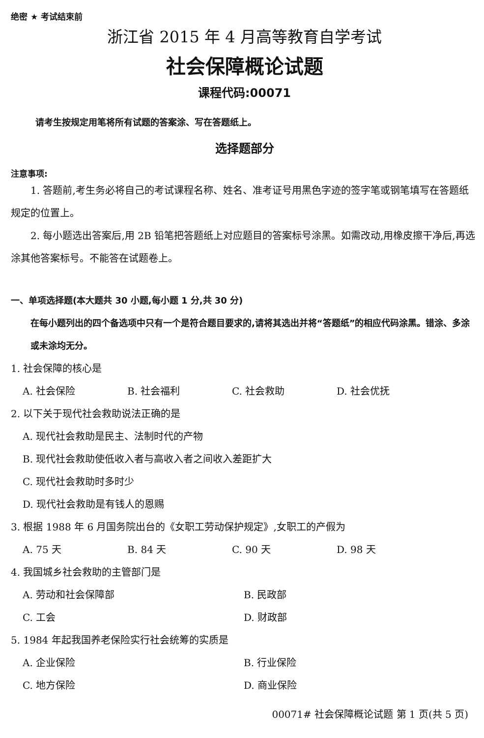绝密 ★ 考试结束前
浙江省 2015 年 4 月高等教育自学考试
社会保障概论试题
课程代码:00071
请考生按规定用笔将所有试题的答案涂、写在答题纸上。
选择题部分
注意事项:
1. 答题前,考生务必将自己的考试课程名称、姓名、准考证号用黑色字迹的签字笔或钢笔填写在答题纸规定的位置上。
2. 每小题选出答案后,用 2B 铅笔把答题纸上对应题目的答案标号涂黑。如需改动,用橡皮擦干净后,再选涂其他答案标号。不能答在试题卷上。
一、单项选择题(本大题共 30 小题,每小题 1 分,共 30 分)
在每小题列出的四个备选项中只有一个是符合题目要求的,请将其选出并将“答题纸”的相应代码涂黑。错涂、多涂或未涂均无分。
1. 社会保障的核心是
A. 社会保险 B. 社会福利 C. 社会救助 D. 社会优抚
2. 以下关于现代社会救助说法正确的是
A. 现代社会救助是民主、法制时代的产物
B. 现代社会救助使低收入者与高收入者之间收入差距扩大
C. 现代社会救助时多时少
D. 现代社会救助是有钱人的恩赐
3. 根据 1988 年 6 月国务院出台的《女职工劳动保护规定》,女职工的产假为
A. 75 天 B. 84 天 C. 90 天 D. 98 天
4. 我国城乡社会救助的主管部门是
A. 劳动和社会保障部 B. 民政部
C. 工会 D. 财政部
5. 1984 年起我国养老保险实行社会统筹的实质是
A. 企业保险 B. 行业保险
C. 地方保险 D. 商业保险
00071# 社会保障概论试题 第 1 页(共 5 页)